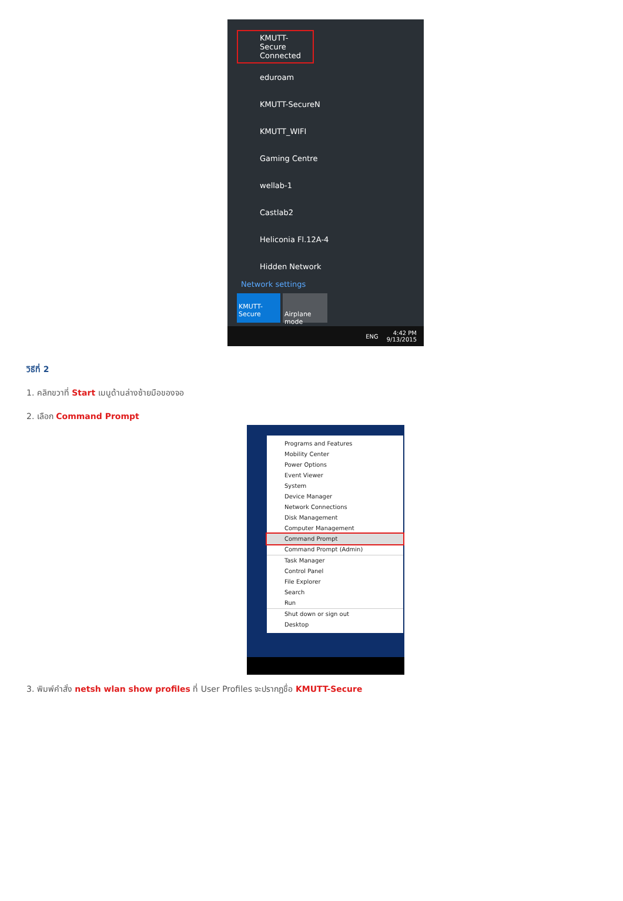KMUTT-Secure
Connected
eduroam
KMUTT-SecureN
KMUTT_WIFI
Gaming Centre
wellab-1
Castlab2
Heliconia Fl.12A-4
Hidden Network
Network settings
KMUTT-
Secure
Airplane mode
ENG 4:42 PM
9/13/2015
วิธีที่ 2
1. คลิกขวาที่ Start เมนูด้านล่างซ้ายมือของจอ
2. เลือก Command Prompt
Programs and Features
Mobility Center
Power Options
Event Viewer
System
Device Manager
Network Connections
Disk Management
Computer Management
Command Prompt
Command Prompt (Admin)
Task Manager
Control Panel
File Explorer
Search
Run
Shut down or sign out
Desktop
3. พิมพ์คำสั่ง netsh wlan show profiles ที่ User Profiles จะปรากฏชื่อ KMUTT-Secure